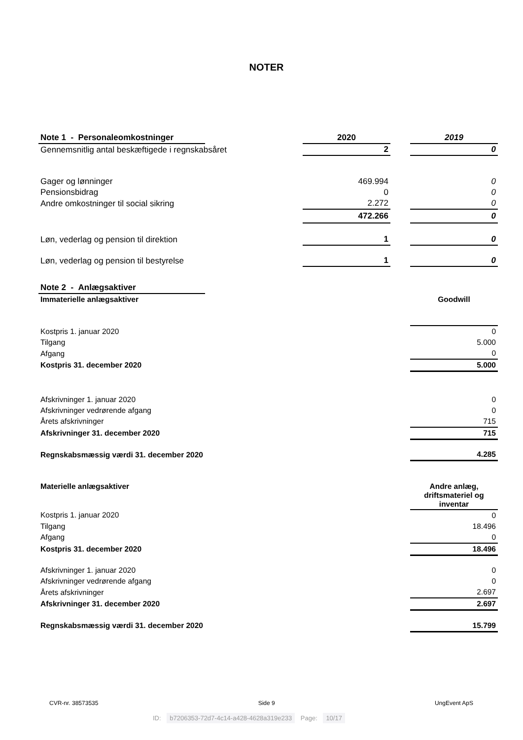NOTER
| Note 1 - Personaleomkostninger | | 2020 | | 2019 |
| Gennemsnitlig antal beskæftigede i regnskabsåret | | 2 | | 0 |
| Gager og lønninger | | 469.994 | | 0 |
| Pensionsbidrag | | 0 | | 0 |
| Andre omkostninger til social sikring | | 2.272 | | 0 |
| | | 472.266 | | 0 |
| Løn, vederlag og pension til direktion | | 1 | | 0 |
| Løn, vederlag og pension til bestyrelse | | 1 | | 0 |
| Note 2 - Anlægsaktiver | | | | |
| Immaterielle anlægsaktiver | | | | Goodwill |
| Kostpris 1. januar 2020 | | | | 0 |
| Tilgang | | | | 5.000 |
| Afgang | | | | 0 |
| Kostpris 31. december 2020 | | | | 5.000 |
| Afskrivninger 1. januar 2020 | | | | 0 |
| Afskrivninger vedrørende afgang | | | | 0 |
| Årets afskrivninger | | | | 715 |
| Afskrivninger 31. december 2020 | | | | 715 |
| Regnskabsmæssig værdi 31. december 2020 | | | | 4.285 |
| Materielle anlægsaktiver | | | | Andre anlæg, driftsmateriel og inventar |
| Kostpris 1. januar 2020 | | | | 0 |
| Tilgang | | | | 18.496 |
| Afgang | | | | 0 |
| Kostpris 31. december 2020 | | | | 18.496 |
| Afskrivninger 1. januar 2020 | | | | 0 |
| Afskrivninger vedrørende afgang | | | | 0 |
| Årets afskrivninger | | | | 2.697 |
| Afskrivninger 31. december 2020 | | | | 2.697 |
| Regnskabsmæssig værdi 31. december 2020 | | | | 15.799 |
CVR-nr. 38573535 Side 9 UngEvent ApS
ID: b7206353-72d7-4c14-a428-4628a319e233 Page: 10/17